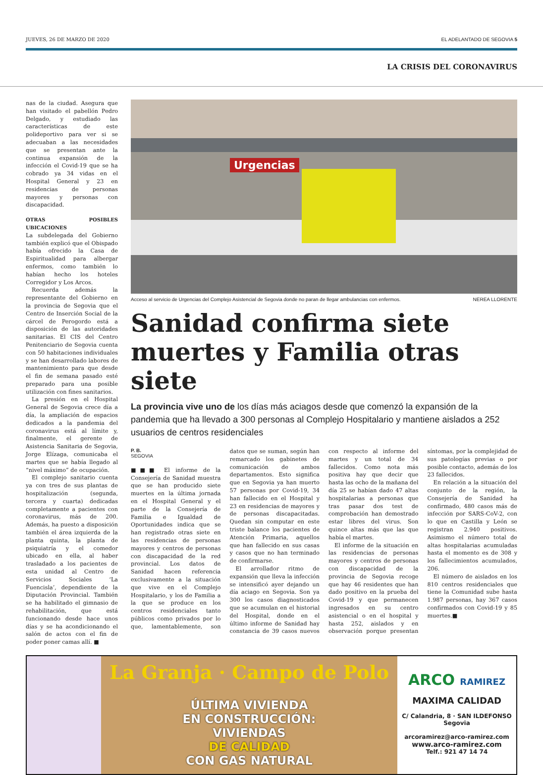JUEVES, 26 DE MARZO DE 2020 EL ADELANTADO DE SEGOVIA 5
LA CRISIS DEL CORONAVIRUS
nas de la ciudad. Asegura que han visitado el pabellón Pedro Delgado, y estudiado las características de este polideportivo para ver si se adecuaban a las necesidades que se presentan ante la continua expansión de la infección el Covid-19 que se ha cobrado ya 34 vidas en el Hospital General y 23 en residencias de personas mayores y personas con discapacidad.
OTRAS POSIBLES UBICACIONES
La subdelegada del Gobierno también explicó que el Obispado había ofrecido la Casa de Espiritualidad para albergar enfermos, como también lo habían hecho los hoteles Corregidor y Los Arcos.
Recuerda además la representante del Gobierno en la provincia de Segovia que el Centro de Inserción Social de la cárcel de Perogordo está a disposición de las autoridades sanitarias. El CIS del Centro Penitenciario de Segovia cuenta con 50 habitaciones individuales y se han desarrollado labores de mantenimiento para que desde el fin de semana pasado esté preparado para una posible utilización con fines sanitarios.
La presión en el Hospital General de Segovia crece día a día, la ampliación de espacios dedicados a la pandemia del coronavirus está al límite y, finalmente, el gerente de Asistencia Sanitaria de Segovia, Jorge Elízaga, comunicaba el martes que se había llegado al “nivel máximo” de ocupación.
El complejo sanitario cuenta ya con tres de sus plantas de hospitalización (segunda, tercera y cuarta) dedicadas completamente a pacientes con coronavirus, más de 200. Además, ha puesto a disposición también el área izquierda de la planta quinta, la planta de psiquiatría y el comedor ubicado en ella, al haber trasladado a los pacientes de esta unidad al Centro de Servicios Sociales ‘La Fuencisla’, dependiente de la Diputación Provincial. También se ha habilitado el gimnasio de rehabilitación, que está funcionando desde hace unos días y se ha acondicionando el salón de actos con el fin de poder poner camas allí. ■
Urgencias
Acceso al servicio de Urgencias del Complejo Asistencial de Segovia donde no paran de llegar ambulancias con enfermos. NEREA LLORENTE
Sanidad confirma siete muertes y Familia otras siete
La provincia vive uno de los días más aciagos desde que comenzó la expansión de la pandemia que ha llevado a 300 personas al Complejo Hospitalario y mantiene aislados a 252 usuarios de centros residenciales
P. B.
SEGOVIA
■■■ El informe de la Consejería de Sanidad muestra que se han producido siete muertes en la última jornada en el Hospital General y el parte de la Consejería de Familia e Igualdad de Oportunidades indica que se han registrado otras siete en las residencias de personas mayores y centros de personas con discapacidad de la red provincial. Los datos de Sanidad hacen referencia exclusivamente a la situación que vive en el Complejo Hospitalario, y los de Familia a la que se produce en los centros residenciales tanto públicos como privados por lo que, lamentablemente, son datos que se suman, según han remarcado los gabinetes de comunicación de ambos departamentos. Esto significa que en Segovia ya han muerto 57 personas por Covid-19, 34 han fallecido en el Hospital y 23 en residencias de mayores y de personas discapacitadas. Quedan sin computar en este triste balance los pacientes de Atención Primaria, aquellos que han fallecido en sus casas y casos que no han terminado de confirmarse.
El arrollador ritmo de expansión que lleva la infección se intensificó ayer dejando un día aciago en Segovia. Son ya 300 los casos diagnosticados que se acumulan en el historial del Hospital, donde en el último informe de Sanidad hay constancia de 39 casos nuevos con respecto al informe del martes y un total de 34 fallecidos. Como nota más positiva hay que decir que hasta las ocho de la mañana del día 25 se habían dado 47 altas hospitalarias a personas que tras pasar dos test de comprobación han demostrado estar libres del virus. Son quince altas más que las que había el martes.
El informe de la situación en las residencias de personas mayores y centros de personas con discapacidad de la provincia de Segovia recoge que hay 46 residentes que han dado positivo en la prueba del Covid-19 y que permanecen ingresados en su centro asistencial o en el hospital y hasta 252, aislados y en observación porque presentan síntomas, por la complejidad de sus patologías previas o por posible contacto, además de los 23 fallecidos.
En relación a la situación del conjunto de la región, la Consejería de Sanidad ha confirmado, 480 casos más de infección por SARS-CoV-2, con lo que en Castilla y León se registran 2.940 positivos. Asimismo el número total de altas hospitalarias acumuladas hasta el momento es de 308 y los fallecimientos acumulados, 206.
El número de aislados en los 810 centros residenciales que tiene la Comunidad sube hasta 1.987 personas, hay 367 casos confirmados con Covid-19 y 85 muertes.■
La Granja · Campo de Polo
ÚLTIMA VIVIENDA
EN CONSTRUCCIÓN:
VIVIENDAS
DE CALIDAD
CON GAS NATURAL
ARCO RAMIREZ
MAXIMA CALIDAD
C/ Calandria, 8 · SAN ILDEFONSO
Segovia
arcoramirez@arco-ramirez.com
www.arco-ramirez.com
Telf.: 921 47 14 74